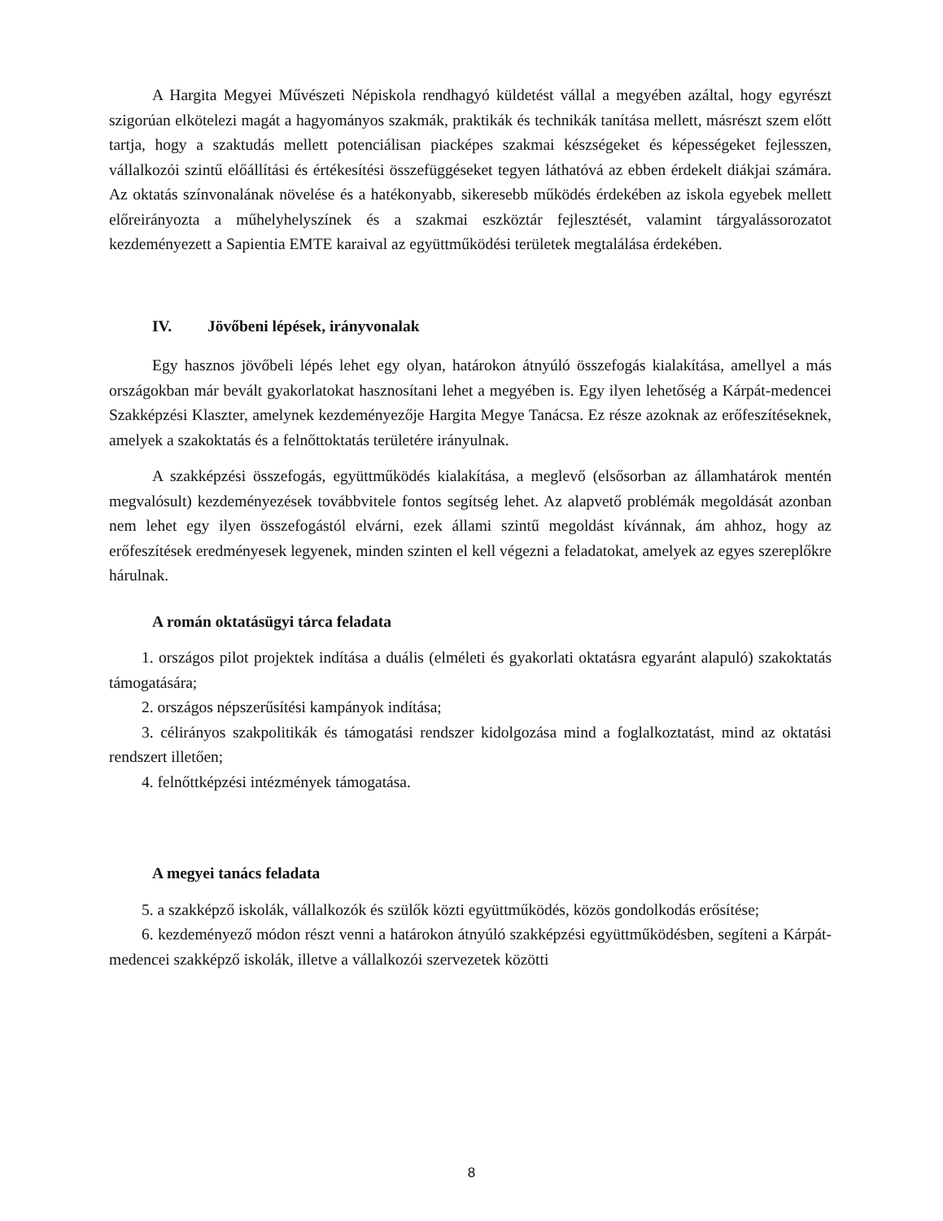A Hargita Megyei Művészeti Népiskola rendhagyó küldetést vállal a megyében azáltal, hogy egyrészt szigorúan elkötelezi magát a hagyományos szakmák, praktikák és technikák tanítása mellett, másrészt szem előtt tartja, hogy a szaktudás mellett potenciálisan piacképes szakmai készségeket és képességeket fejlesszen, vállalkozói szintű előállítási és értékesítési összefüggéseket tegyen láthatóvá az ebben érdekelt diákjai számára. Az oktatás színvonalának növelése és a hatékonyabb, sikeresebb működés érdekében az iskola egyebek mellett előreirányozta a műhelyhelyszínek és a szakmai eszköztár fejlesztését, valamint tárgyalássorozatot kezdeményezett a Sapientia EMTE karaival az együttműködési területek megtalálása érdekében.
IV. Jövőbeni lépések, irányvonalak
Egy hasznos jövőbeli lépés lehet egy olyan, határokon átnyúló összefogás kialakítása, amellyel a más országokban már bevált gyakorlatokat hasznosítani lehet a megyében is. Egy ilyen lehetőség a Kárpát-medencei Szakképzési Klaszter, amelynek kezdeményezője Hargita Megye Tanácsa. Ez része azoknak az erőfeszítéseknek, amelyek a szakoktatás és a felnőttoktatás területére irányulnak.
A szakképzési összefogás, együttműködés kialakítása, a meglevő (elsősorban az államhatárok mentén megvalósult) kezdeményezések továbbvitele fontos segítség lehet. Az alapvető problémák megoldását azonban nem lehet egy ilyen összefogástól elvárni, ezek állami szintű megoldást kívánnak, ám ahhoz, hogy az erőfeszítések eredményesek legyenek, minden szinten el kell végezni a feladatokat, amelyek az egyes szereplőkre hárulnak.
A román oktatásügyi tárca feladata
1. országos pilot projektek indítása a duális (elméleti és gyakorlati oktatásra egyaránt alapuló) szakoktatás támogatására;
2. országos népszerűsítési kampányok indítása;
3. célirányos szakpolitikák és támogatási rendszer kidolgozása mind a foglalkoztatást, mind az oktatási rendszert illetően;
4. felnőttképzési intézmények támogatása.
A megyei tanács feladata
5. a szakképző iskolák, vállalkozók és szülők közti együttműködés, közös gondolkodás erősítése;
6. kezdeményező módon részt venni a határokon átnyúló szakképzési együttműködésben, segíteni a Kárpát-medencei szakképző iskolák, illetve a vállalkozói szervezetek közötti
8